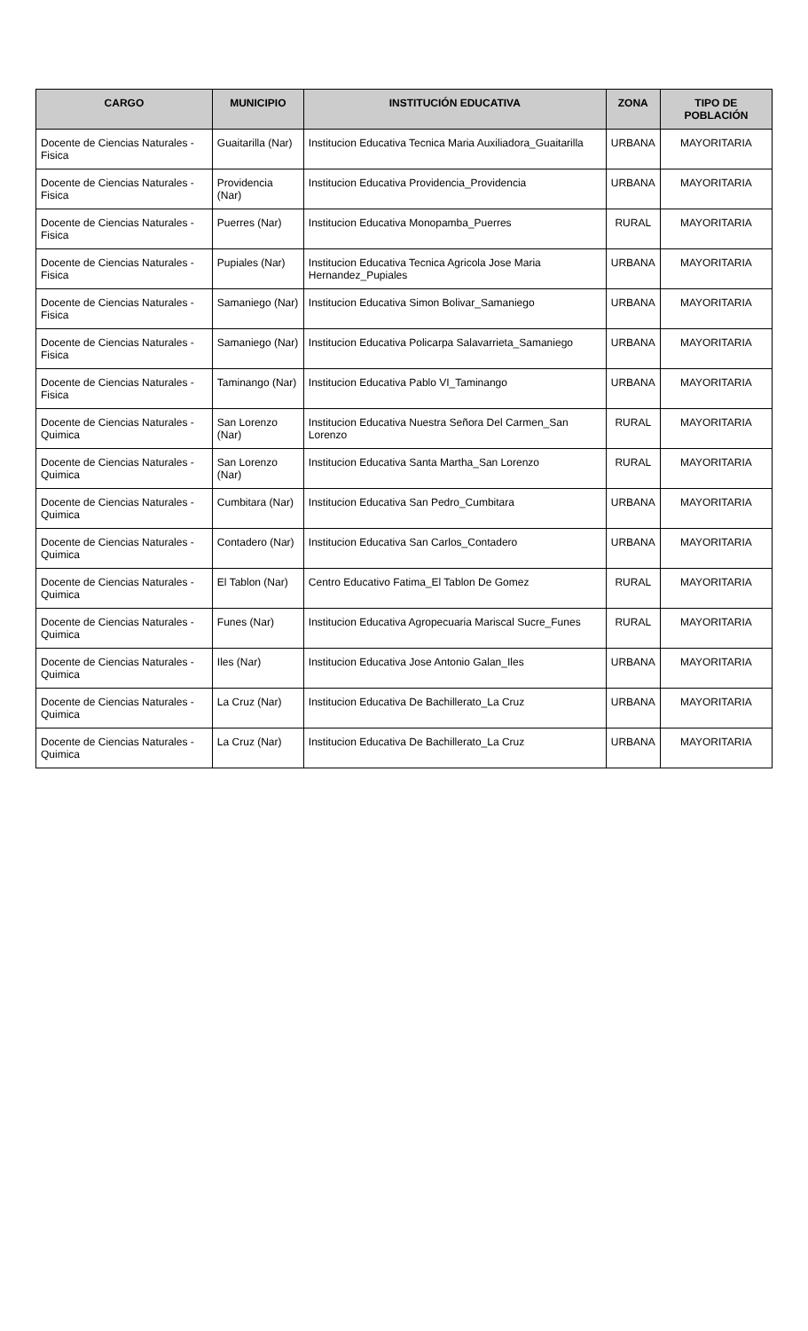| CARGO | MUNICIPIO | INSTITUCIÓN EDUCATIVA | ZONA | TIPO DE POBLACIÓN |
| --- | --- | --- | --- | --- |
| Docente de Ciencias Naturales - Fisica | Guaitarilla (Nar) | Institucion Educativa Tecnica Maria Auxiliadora_Guaitarilla | URBANA | MAYORITARIA |
| Docente de Ciencias Naturales - Fisica | Providencia (Nar) | Institucion Educativa Providencia_Providencia | URBANA | MAYORITARIA |
| Docente de Ciencias Naturales - Fisica | Puerres (Nar) | Institucion Educativa Monopamba_Puerres | RURAL | MAYORITARIA |
| Docente de Ciencias Naturales - Fisica | Pupiales (Nar) | Institucion Educativa Tecnica Agricola Jose Maria Hernandez_Pupiales | URBANA | MAYORITARIA |
| Docente de Ciencias Naturales - Fisica | Samaniego (Nar) | Institucion Educativa Simon Bolivar_Samaniego | URBANA | MAYORITARIA |
| Docente de Ciencias Naturales - Fisica | Samaniego (Nar) | Institucion Educativa Policarpa Salavarrieta_Samaniego | URBANA | MAYORITARIA |
| Docente de Ciencias Naturales - Fisica | Taminango (Nar) | Institucion Educativa Pablo VI_Taminango | URBANA | MAYORITARIA |
| Docente de Ciencias Naturales - Quimica | San Lorenzo (Nar) | Institucion Educativa Nuestra Señora Del Carmen_San Lorenzo | RURAL | MAYORITARIA |
| Docente de Ciencias Naturales - Quimica | San Lorenzo (Nar) | Institucion Educativa Santa Martha_San Lorenzo | RURAL | MAYORITARIA |
| Docente de Ciencias Naturales - Quimica | Cumbitara (Nar) | Institucion Educativa San Pedro_Cumbitara | URBANA | MAYORITARIA |
| Docente de Ciencias Naturales - Quimica | Contadero (Nar) | Institucion Educativa San Carlos_Contadero | URBANA | MAYORITARIA |
| Docente de Ciencias Naturales - Quimica | El Tablon (Nar) | Centro Educativo Fatima_El Tablon De Gomez | RURAL | MAYORITARIA |
| Docente de Ciencias Naturales - Quimica | Funes (Nar) | Institucion Educativa Agropecuaria Mariscal Sucre_Funes | RURAL | MAYORITARIA |
| Docente de Ciencias Naturales - Quimica | Iles (Nar) | Institucion Educativa Jose Antonio Galan_Iles | URBANA | MAYORITARIA |
| Docente de Ciencias Naturales - Quimica | La Cruz (Nar) | Institucion Educativa De Bachillerato_La Cruz | URBANA | MAYORITARIA |
| Docente de Ciencias Naturales - Quimica | La Cruz (Nar) | Institucion Educativa De Bachillerato_La Cruz | URBANA | MAYORITARIA |